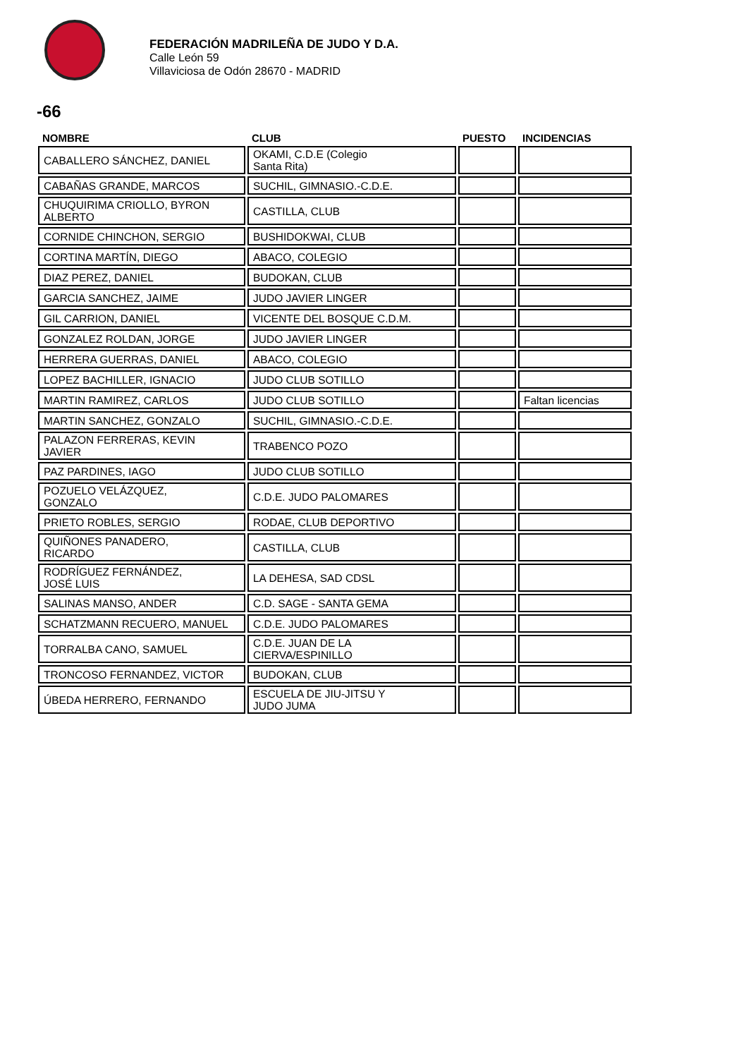FEDERACIÓN MADRILEÑA DE JUDO Y D.A.
Calle León 59
Villaviciosa de Odón 28670 - MADRID
-66
| NOMBRE | CLUB | PUESTO | INCIDENCIAS |
| --- | --- | --- | --- |
| CABALLERO SÁNCHEZ, DANIEL | OKAMI, C.D.E (Colegio Santa Rita) | | |
| CABAÑAS GRANDE, MARCOS | SUCHIL, GIMNASIO.-C.D.E. | | |
| CHUQUIRIMA CRIOLLO, BYRON ALBERTO | CASTILLA, CLUB | | |
| CORNIDE CHINCHON, SERGIO | BUSHIDOKWAI, CLUB | | |
| CORTINA MARTÍN, DIEGO | ABACO, COLEGIO | | |
| DIAZ PEREZ, DANIEL | BUDOKAN, CLUB | | |
| GARCIA SANCHEZ, JAIME | JUDO JAVIER LINGER | | |
| GIL CARRION, DANIEL | VICENTE DEL BOSQUE C.D.M. | | |
| GONZALEZ ROLDAN, JORGE | JUDO JAVIER LINGER | | |
| HERRERA GUERRAS, DANIEL | ABACO, COLEGIO | | |
| LOPEZ BACHILLER, IGNACIO | JUDO CLUB SOTILLO | | |
| MARTIN RAMIREZ, CARLOS | JUDO CLUB SOTILLO | | Faltan licencias |
| MARTIN SANCHEZ, GONZALO | SUCHIL, GIMNASIO.-C.D.E. | | |
| PALAZON FERRERAS, KEVIN JAVIER | TRABENCO POZO | | |
| PAZ PARDINES, IAGO | JUDO CLUB SOTILLO | | |
| POZUELO VELÁZQUEZ, GONZALO | C.D.E. JUDO PALOMARES | | |
| PRIETO ROBLES, SERGIO | RODAE, CLUB DEPORTIVO | | |
| QUIÑONES PANADERO, RICARDO | CASTILLA, CLUB | | |
| RODRÍGUEZ FERNÁNDEZ, JOSÉ LUIS | LA DEHESA, SAD CDSL | | |
| SALINAS MANSO, ANDER | C.D. SAGE - SANTA GEMA | | |
| SCHATZMANN RECUERO, MANUEL | C.D.E. JUDO PALOMARES | | |
| TORRALBA CANO, SAMUEL | C.D.E. JUAN DE LA CIERVA/ESPINILLO | | |
| TRONCOSO FERNANDEZ, VICTOR | BUDOKAN, CLUB | | |
| ÚBEDA HERRERO, FERNANDO | ESCUELA DE JIU-JITSU Y JUDO JUMA | | |